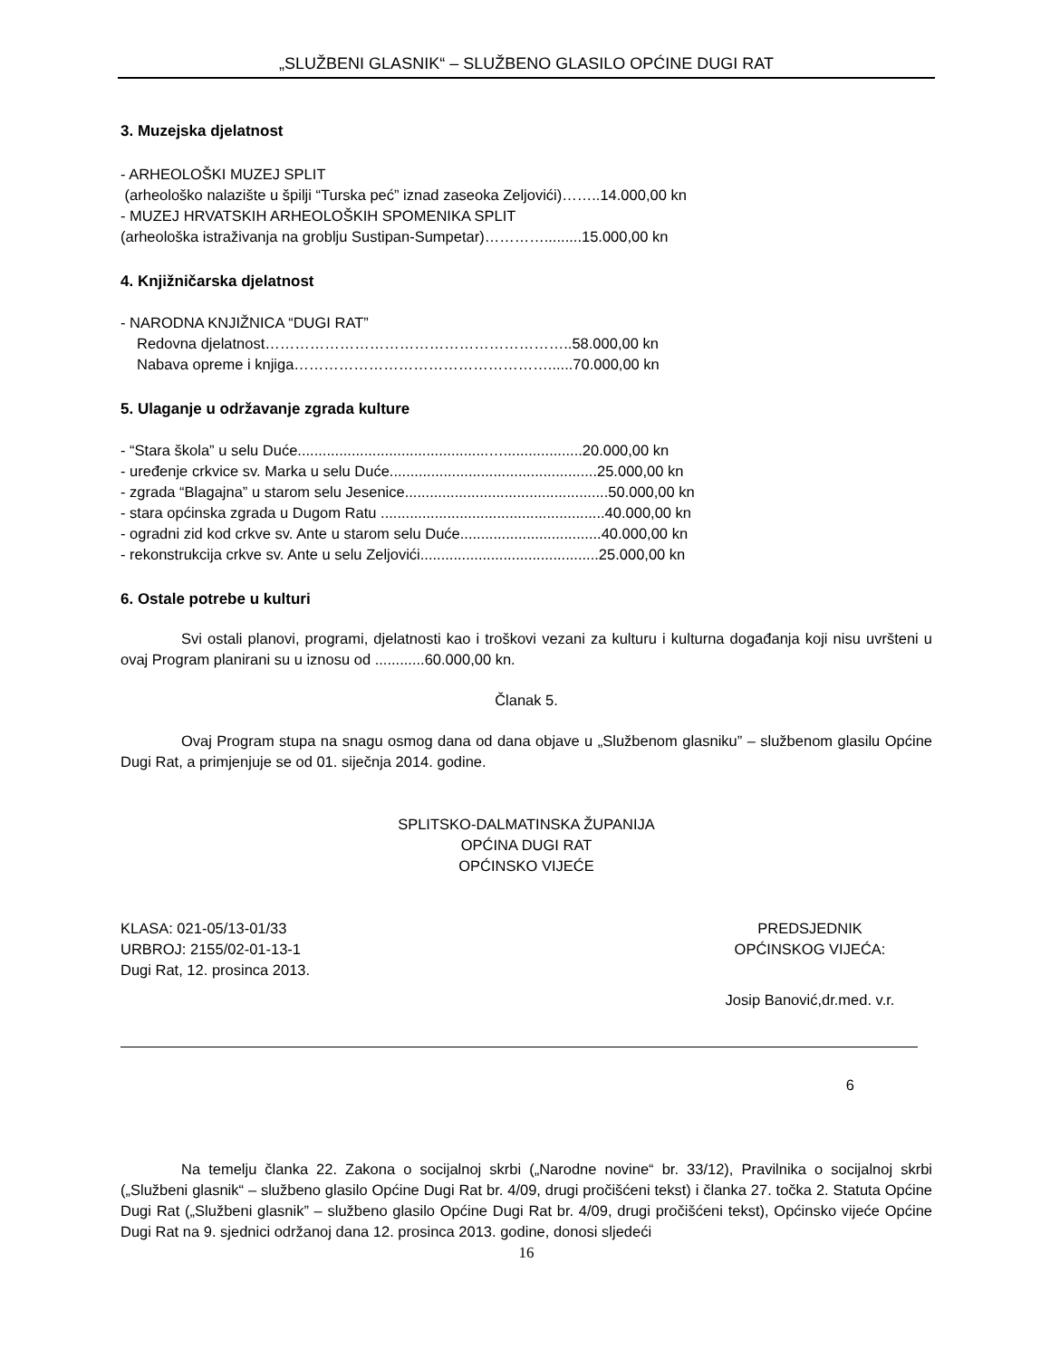„SLUŽBENI GLASNIK“ – SLUŽBENO GLASILO OPĆINE DUGI RAT
3. Muzejska djelatnost
- ARHEOLOŠKI MUZEJ SPLIT
(arheološko nalazište u špilji “Turska peć” iznad zaseoka Zeljovići)……..14.000,00 kn
- MUZEJ HRVATSKIH ARHEOLOŠKIH SPOMENIKA SPLIT
(arheološka istraživanja na groblju Sustipan-Sumpetar)………….........15.000,00 kn
4. Knjižničarska djelatnost
- NARODNA KNJIŽNICA “DUGI RAT”
Redovna djelatnost……………………………………………………..58.000,00 kn
Nabava opreme i knjiga……………………………………………......70.000,00 kn
5. Ulaganje u održavanje zgrada kulture
- “Stara škola” u selu Duće..............................................…...................20.000,00 kn
- uređenje crkvice sv. Marka u selu Duće..................................................25.000,00 kn
- zgrada “Blagajna” u starom selu Jesenice.................................................50.000,00 kn
- stara općinska zgrada u Dugom Ratu ......................................................40.000,00 kn
- ogradni zid kod crkve sv. Ante u starom selu Duće..................................40.000,00 kn
- rekonstrukcija crkve sv. Ante u selu Zeljovići...........................................25.000,00 kn
6. Ostale potrebe u kulturi
Svi ostali planovi, programi, djelatnosti kao i troškovi vezani za kulturu i kulturna događanja koji nisu uvršteni u ovaj Program planirani su u iznosu od ............60.000,00 kn.
Članak 5.
Ovaj Program stupa na snagu osmog dana od dana objave u „Službenom glasniku” – službenom glasilu Općine Dugi Rat, a primjenjuje se od 01. siječnja 2014. godine.
SPLITSKO-DALMATINSKA ŽUPANIJA
OPĆINA DUGI RAT
OPĆINSKO VIJEĆE
KLASA: 021-05/13-01/33
URBROJ: 2155/02-01-13-1
Dugi Rat, 12. prosinca 2013.
PREDSJEDNIK
OPĆINSKOG VIJEĆA:
Josip Banović,dr.med. v.r.
6
Na temelju članka 22. Zakona o socijalnoj skrbi („Narodne novine“ br. 33/12), Pravilnika o socijalnoj skrbi („Službeni glasnik“ – službeno glasilo Općine Dugi Rat br. 4/09, drugi pročišćeni tekst) i članka 27. točka 2. Statuta Općine Dugi Rat („Službeni glasnik” – službeno glasilo Općine Dugi Rat br. 4/09, drugi pročišćeni tekst), Općinsko vijeće Općine Dugi Rat na 9. sjednici održanoj dana 12. prosinca 2013. godine, donosi sljedeći
16